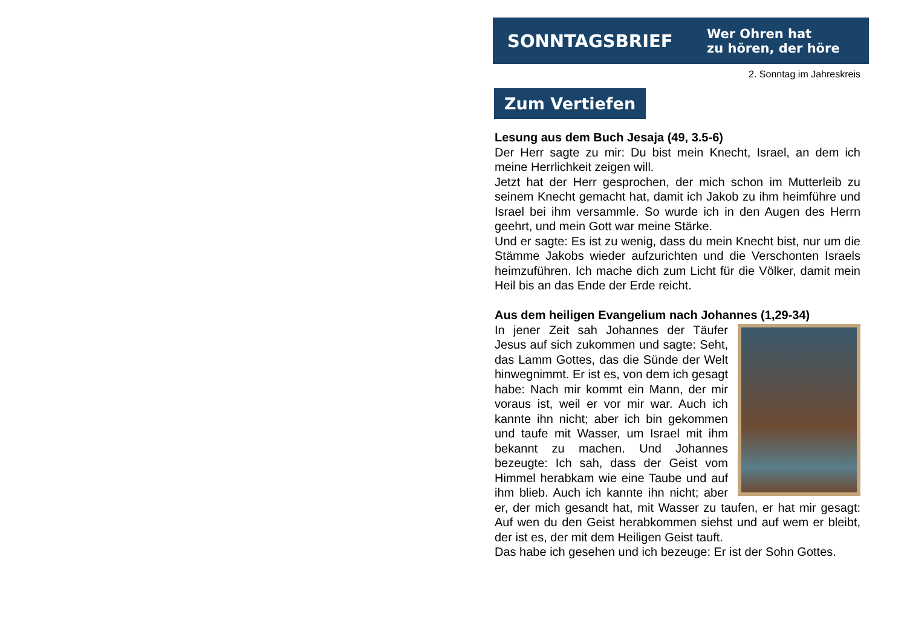SONNTAGSBRIEF
Wer Ohren hat
zu hören, der höre
2. Sonntag im Jahreskreis
Zum Vertiefen
Lesung aus dem Buch Jesaja (49, 3.5-6)
Der Herr sagte zu mir: Du bist mein Knecht, Israel, an dem ich meine Herrlichkeit zeigen will.
Jetzt hat der Herr gesprochen, der mich schon im Mutterleib zu seinem Knecht gemacht hat, damit ich Jakob zu ihm heimführe und Israel bei ihm versammle. So wurde ich in den Augen des Herrn geehrt, und mein Gott war meine Stärke.
Und er sagte: Es ist zu wenig, dass du mein Knecht bist, nur um die Stämme Jakobs wieder aufzurichten und die Verschonten Israels heimzuführen. Ich mache dich zum Licht für die Völker, damit mein Heil bis an das Ende der Erde reicht.
Aus dem heiligen Evangelium nach Johannes (1,29-34)
In jener Zeit sah Johannes der Täufer Jesus auf sich zukommen und sagte: Seht, das Lamm Gottes, das die Sünde der Welt hinwegnimmt. Er ist es, von dem ich gesagt habe: Nach mir kommt ein Mann, der mir voraus ist, weil er vor mir war. Auch ich kannte ihn nicht; aber ich bin gekommen und taufe mit Wasser, um Israel mit ihm bekannt zu machen. Und Johannes bezeugte: Ich sah, dass der Geist vom Himmel herabkam wie eine Taube und auf ihm blieb. Auch ich kannte ihn nicht; aber er, der mich gesandt hat, mit Wasser zu taufen, er hat mir gesagt: Auf wen du den Geist herabkommen siehst und auf wem er bleibt, der ist es, der mit dem Heiligen Geist tauft.
Das habe ich gesehen und ich bezeuge: Er ist der Sohn Gottes.